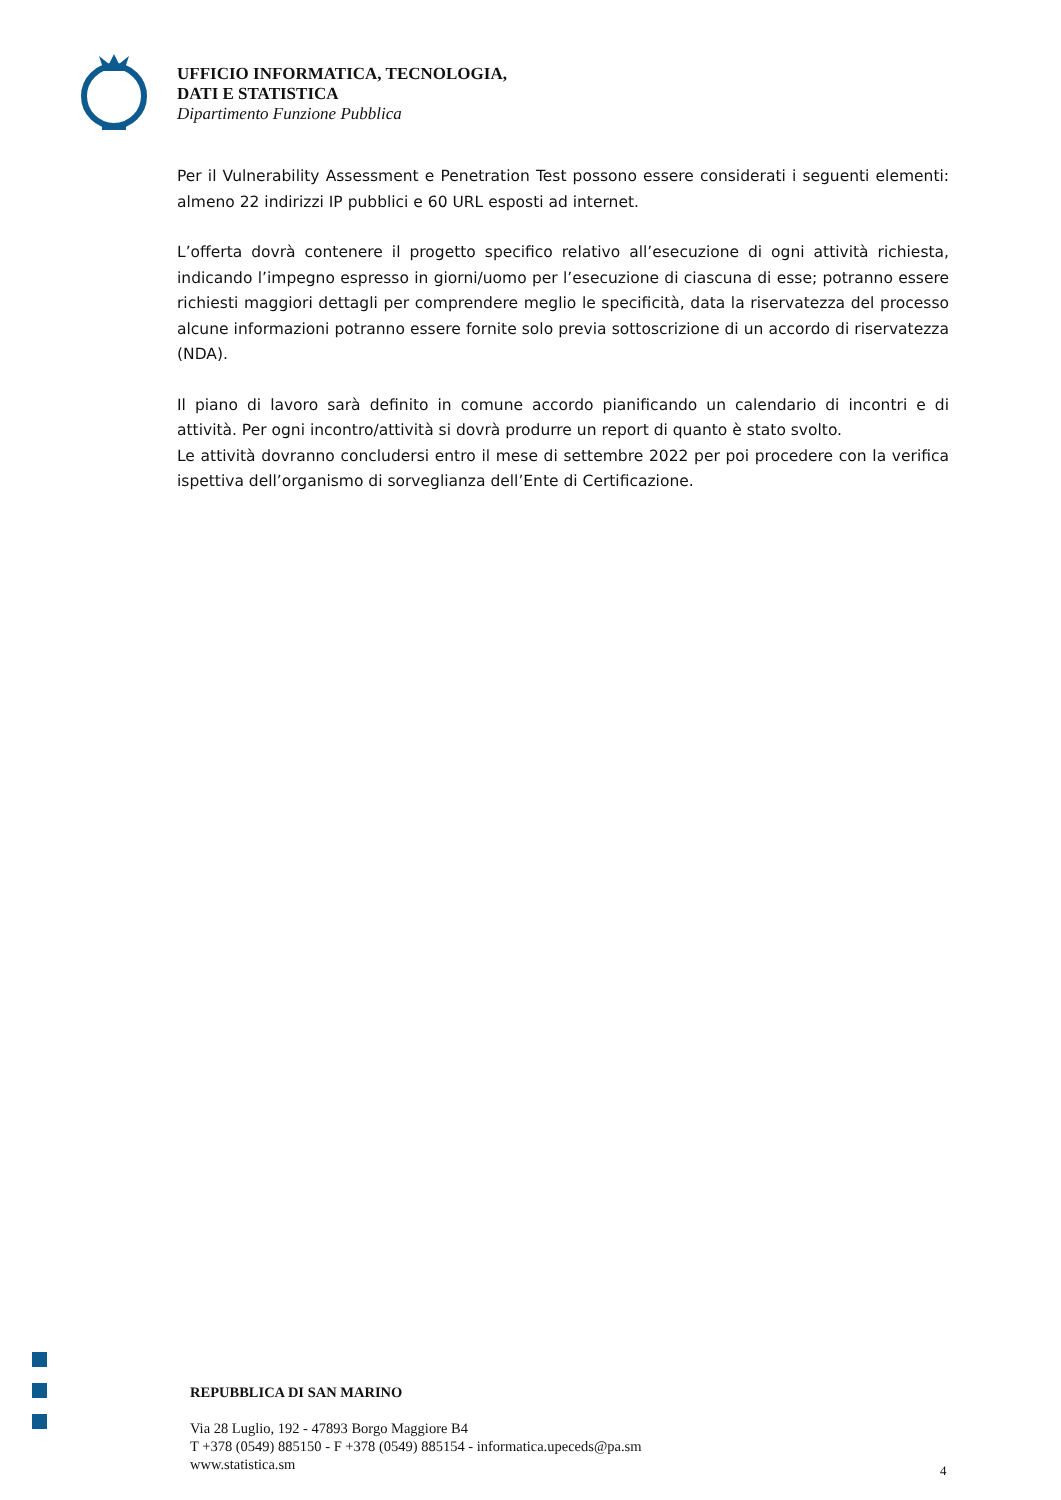UFFICIO INFORMATICA, TECNOLOGIA,
DATI E STATISTICA
Dipartimento Funzione Pubblica
Per il Vulnerability Assessment e Penetration Test possono essere considerati i seguenti elementi: almeno 22 indirizzi IP pubblici e 60 URL esposti ad internet.
L’offerta dovrà contenere il progetto specifico relativo all’esecuzione di ogni attività richiesta, indicando l’impegno espresso in giorni/uomo per l’esecuzione di ciascuna di esse; potranno essere richiesti maggiori dettagli per comprendere meglio le specificità, data la riservatezza del processo alcune informazioni potranno essere fornite solo previa sottoscrizione di un accordo di riservatezza (NDA).
Il piano di lavoro sarà definito in comune accordo pianificando un calendario di incontri e di attività. Per ogni incontro/attività si dovrà produrre un report di quanto è stato svolto.
Le attività dovranno concludersi entro il mese di settembre 2022 per poi procedere con la verifica ispettiva dell’organismo di sorveglianza dell’Ente di Certificazione.
REPUBBLICA DI SAN MARINO
Via 28 Luglio, 192 - 47893 Borgo Maggiore B4
T +378 (0549) 885150 - F +378 (0549) 885154 - informatica.upeceds@pa.sm
www.statistica.sm
4